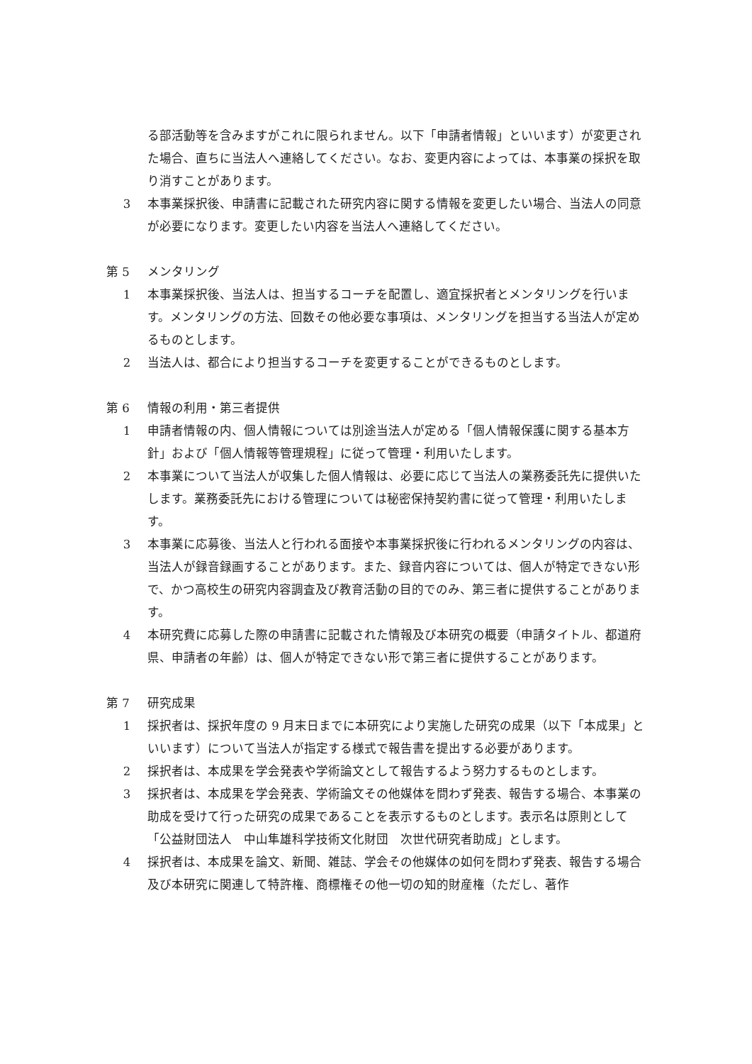る部活動等を含みますがこれに限られません。以下「申請者情報」といいます）が変更された場合、直ちに当法人へ連絡してください。なお、変更内容によっては、本事業の採択を取り消すことがあります。
3 本事業採択後、申請書に記載された研究内容に関する情報を変更したい場合、当法人の同意が必要になります。変更したい内容を当法人へ連絡してください。
第 5 メンタリング
1 本事業採択後、当法人は、担当するコーチを配置し、適宜採択者とメンタリングを行います。メンタリングの方法、回数その他必要な事項は、メンタリングを担当する当法人が定めるものとします。
2 当法人は、都合により担当するコーチを変更することができるものとします。
第 6 情報の利用・第三者提供
1 申請者情報の内、個人情報については別途当法人が定める「個人情報保護に関する基本方針」および「個人情報等管理規程」に従って管理・利用いたします。
2 本事業について当法人が収集した個人情報は、必要に応じて当法人の業務委託先に提供いたします。業務委託先における管理については秘密保持契約書に従って管理・利用いたします。
3 本事業に応募後、当法人と行われる面接や本事業採択後に行われるメンタリングの内容は、当法人が録音録画することがあります。また、録音内容については、個人が特定できない形で、かつ高校生の研究内容調査及び教育活動の目的でのみ、第三者に提供することがあります。
4 本研究費に応募した際の申請書に記載された情報及び本研究の概要（申請タイトル、都道府県、申請者の年齢）は、個人が特定できない形で第三者に提供することがあります。
第 7 研究成果
1 採択者は、採択年度の 9 月末日までに本研究により実施した研究の成果（以下「本成果」といいます）について当法人が指定する様式で報告書を提出する必要があります。
2 採択者は、本成果を学会発表や学術論文として報告するよう努力するものとします。
3 採択者は、本成果を学会発表、学術論文その他媒体を問わず発表、報告する場合、本事業の助成を受けて行った研究の成果であることを表示するものとします。表示名は原則として「公益財団法人　中山隼雄科学技術文化財団　次世代研究者助成」とします。
4 採択者は、本成果を論文、新聞、雑誌、学会その他媒体の如何を問わず発表、報告する場合及び本研究に関連して特許権、商標権その他一切の知的財産権（ただし、著作